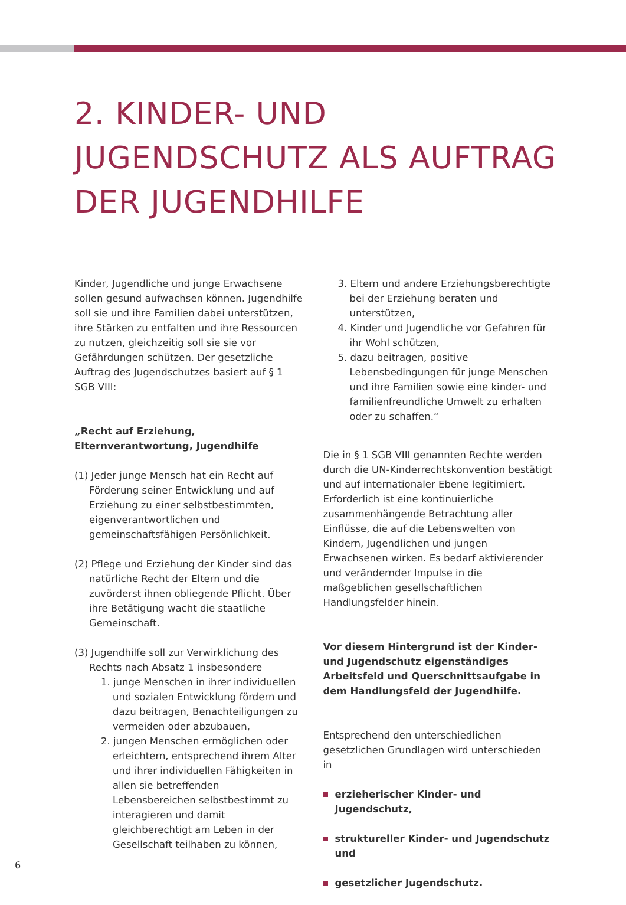2. KINDER- UND
JUGENDSCHUTZ ALS AUFTRAG
DER JUGENDHILFE
Kinder, Jugendliche und junge Erwachsene sollen gesund aufwachsen können. Jugendhilfe soll sie und ihre Familien dabei unterstützen, ihre Stärken zu entfalten und ihre Ressourcen zu nutzen, gleichzeitig soll sie sie vor Gefährdungen schützen. Der gesetzliche Auftrag des Jugendschutzes basiert auf § 1 SGB VIII:
„Recht auf Erziehung, Elternverantwortung, Jugendhilfe
(1) Jeder junge Mensch hat ein Recht auf Förderung seiner Entwicklung und auf Erziehung zu einer selbstbestimmten, eigenverantwortlichen und gemeinschaftsfähigen Persönlichkeit.
(2) Pflege und Erziehung der Kinder sind das natürliche Recht der Eltern und die zuvörderst ihnen obliegende Pflicht. Über ihre Betätigung wacht die staatliche Gemeinschaft.
(3) Jugendhilfe soll zur Verwirklichung des Rechts nach Absatz 1 insbesondere
1. junge Menschen in ihrer individuellen und sozialen Entwicklung fördern und dazu beitragen, Benachteiligungen zu vermeiden oder abzubauen,
2. jungen Menschen ermöglichen oder erleichtern, entsprechend ihrem Alter und ihrer individuellen Fähigkeiten in allen sie betreffenden Lebensbereichen selbstbestimmt zu interagieren und damit gleichberechtigt am Leben in der Gesellschaft teilhaben zu können,
3. Eltern und andere Erziehungsberechtigte bei der Erziehung beraten und unterstützen,
4. Kinder und Jugendliche vor Gefahren für ihr Wohl schützen,
5. dazu beitragen, positive Lebensbedingungen für junge Menschen und ihre Familien sowie eine kinder- und familienfreundliche Umwelt zu erhalten oder zu schaffen.“
Die in § 1 SGB VIII genannten Rechte werden durch die UN-Kinderrechtskonvention bestätigt und auf internationaler Ebene legitimiert. Erforderlich ist eine kontinuierliche zusammenhängende Betrachtung aller Einflüsse, die auf die Lebenswelten von Kindern, Jugendlichen und jungen Erwachsenen wirken. Es bedarf aktivierender und verändernder Impulse in die maßgeblichen gesellschaftlichen Handlungsfelder hinein.
Vor diesem Hintergrund ist der Kinder- und Jugendschutz eigenständiges Arbeitsfeld und Querschnittsaufgabe in dem Handlungsfeld der Jugendhilfe.
Entsprechend den unterschiedlichen gesetzlichen Grundlagen wird unterschieden in
erzieherischer Kinder- und Jugendschutz,
struktureller Kinder- und Jugendschutz und
gesetzlicher Jugendschutz.
6